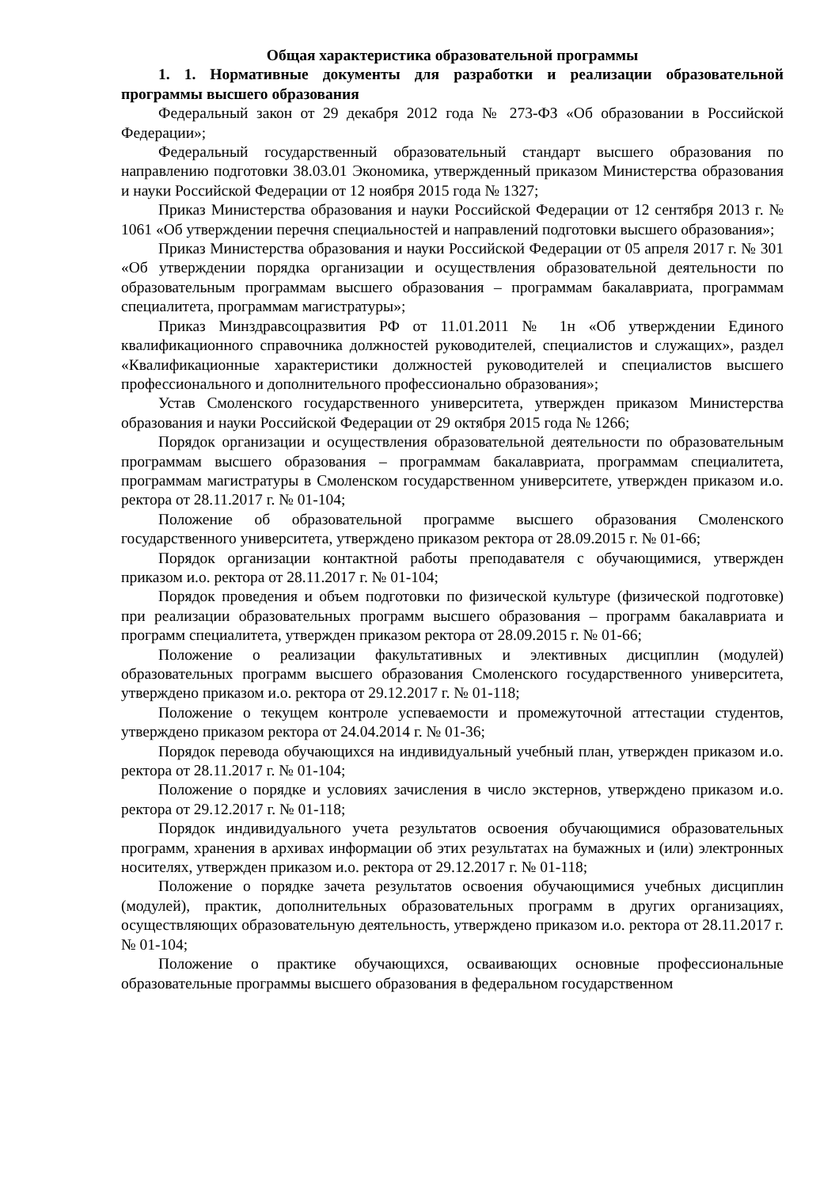Общая характеристика образовательной программы
1. 1. Нормативные документы для разработки и реализации образовательной программы высшего образования
Федеральный закон от 29 декабря 2012 года № 273-ФЗ «Об образовании в Российской Федерации»;
Федеральный государственный образовательный стандарт высшего образования по направлению подготовки 38.03.01 Экономика, утвержденный приказом Министерства образования и науки Российской Федерации от 12 ноября 2015 года № 1327;
Приказ Министерства образования и науки Российской Федерации от 12 сентября 2013 г. № 1061 «Об утверждении перечня специальностей и направлений подготовки высшего образования»;
Приказ Министерства образования и науки Российской Федерации от 05 апреля 2017 г. № 301 «Об утверждении порядка организации и осуществления образовательной деятельности по образовательным программам высшего образования – программам бакалавриата, программам специалитета, программам магистратуры»;
Приказ Минздравсоцразвития РФ от 11.01.2011 № 1н «Об утверждении Единого квалификационного справочника должностей руководителей, специалистов и служащих», раздел «Квалификационные характеристики должностей руководителей и специалистов высшего профессионального и дополнительного профессионально образования»;
Устав Смоленского государственного университета, утвержден приказом Министерства образования и науки Российской Федерации от 29 октября 2015 года № 1266;
Порядок организации и осуществления образовательной деятельности по образовательным программам высшего образования – программам бакалавриата, программам специалитета, программам магистратуры в Смоленском государственном университете, утвержден приказом и.о. ректора от 28.11.2017 г. № 01-104;
Положение об образовательной программе высшего образования Смоленского государственного университета, утверждено приказом ректора от 28.09.2015 г. № 01-66;
Порядок организации контактной работы преподавателя с обучающимися, утвержден приказом и.о. ректора от 28.11.2017 г. № 01-104;
Порядок проведения и объем подготовки по физической культуре (физической подготовке) при реализации образовательных программ высшего образования – программ бакалавриата и программ специалитета, утвержден приказом ректора от 28.09.2015 г. № 01-66;
Положение о реализации факультативных и элективных дисциплин (модулей) образовательных программ высшего образования Смоленского государственного университета, утверждено приказом и.о. ректора от 29.12.2017 г. № 01-118;
Положение о текущем контроле успеваемости и промежуточной аттестации студентов, утверждено приказом ректора от 24.04.2014 г. № 01-36;
Порядок перевода обучающихся на индивидуальный учебный план, утвержден приказом и.о. ректора от 28.11.2017 г. № 01-104;
Положение о порядке и условиях зачисления в число экстернов, утверждено приказом и.о. ректора от 29.12.2017 г. № 01-118;
Порядок индивидуального учета результатов освоения обучающимися образовательных программ, хранения в архивах информации об этих результатах на бумажных и (или) электронных носителях, утвержден приказом и.о. ректора от 29.12.2017 г. № 01-118;
Положение о порядке зачета результатов освоения обучающимися учебных дисциплин (модулей), практик, дополнительных образовательных программ в других организациях, осуществляющих образовательную деятельность, утверждено приказом и.о. ректора от 28.11.2017 г. № 01-104;
Положение о практике обучающихся, осваивающих основные профессиональные образовательные программы высшего образования в федеральном государственном